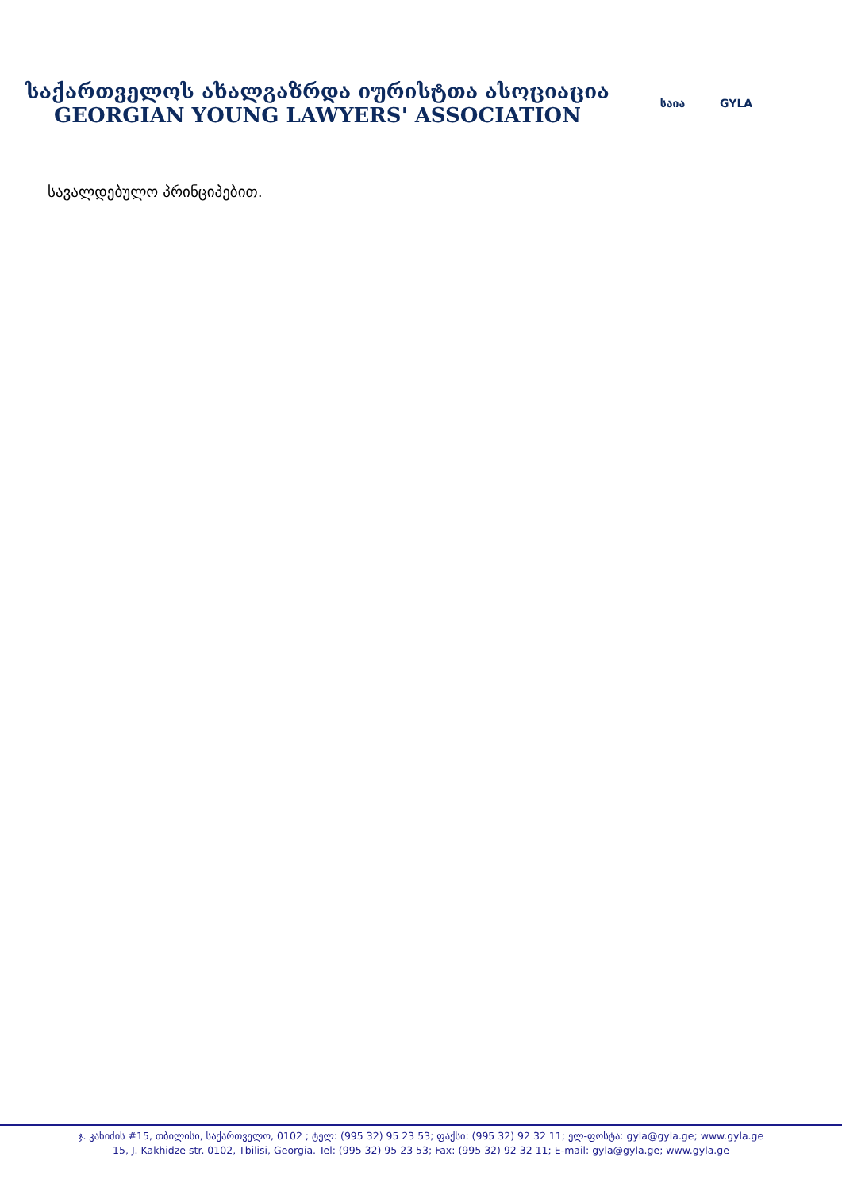საქართველოს ახალგაზრდა იურისტთა ასოციაცია
GEORGIAN YOUNG LAWYERS' ASSOCIATION
საია GYLA
სავალდებულო პრინციპებით.
ჯ. კახიძის #15, თბილისი, საქართველო, 0102 ; ტელ: (995 32) 95 23 53; ფაქსი: (995 32) 92 32 11; ელ-ფოსტა: gyla@gyla.ge; www.gyla.ge
15, J. Kakhidze str. 0102, Tbilisi, Georgia. Tel: (995 32) 95 23 53; Fax: (995 32) 92 32 11; E-mail: gyla@gyla.ge; www.gyla.ge